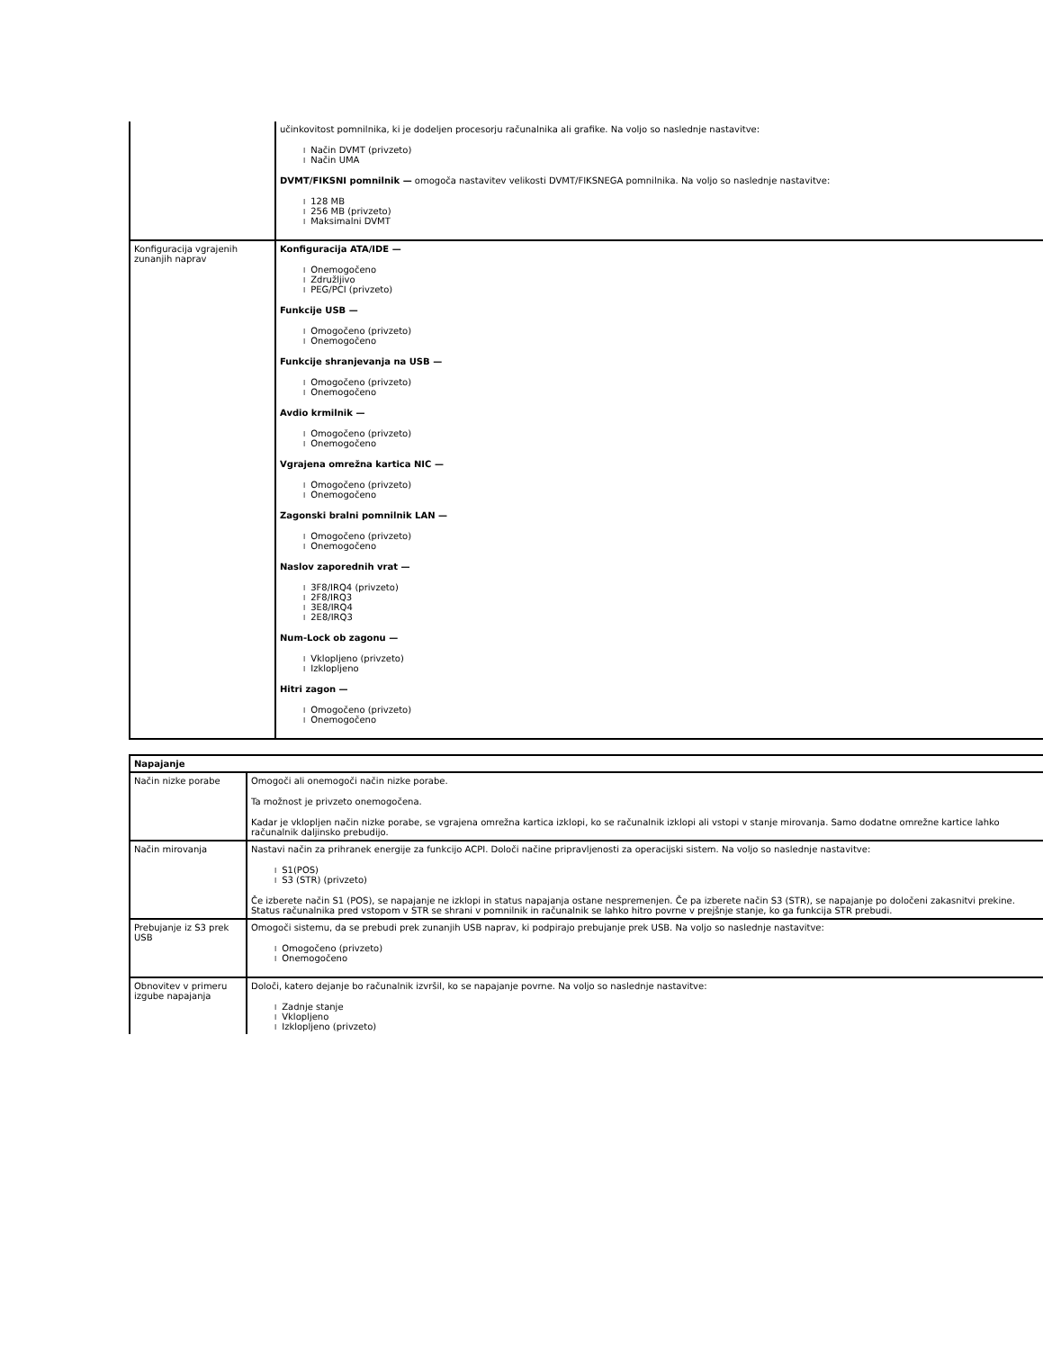| | učinkovitost pomnilnika, ki je dodeljen procesorju računalnika ali grafike. Na voljo so naslednje nastavitve: l Način DVMT (privzeto) l Način UMA DVMT/FIKSNI pomnilnik — omogoča nastavitev velikosti DVMT/FIKSNEGA pomnilnika. Na voljo so naslednje nastavitve: l 128 MB l 256 MB (privzeto) l Maksimalni DVMT |
| Konfiguracija vgrajenih zunanjih naprav | Konfiguracija ATA/IDE — l Onemogočeno l Združljivo l PEG/PCI (privzeto) Funkcije USB — l Omogočeno (privzeto) l Onemogočeno Funkcije shranjevanja na USB — l Omogočeno (privzeto) l Onemogočeno Avdio krmilnik — l Omogočeno (privzeto) l Onemogočeno Vgrajena omrežna kartica NIC — l Omogočeno (privzeto) l Onemogočeno Zagonski bralni pomnilnik LAN — l Omogočeno (privzeto) l Onemogočeno Naslov zaporednih vrat — l 3F8/IRQ4 (privzeto) l 2F8/IRQ3 l 3E8/IRQ4 l 2E8/IRQ3 Num-Lock ob zagonu — l Vklopljeno (privzeto) l Izklopljeno Hitri zagon — l Omogočeno (privzeto) l Onemogočeno |
| Napajanje | |
| --- | --- |
| Način nizke porabe | Omogoči ali onemogoči način nizke porabe. Ta možnost je privzeto onemogočena. Kadar je vklopljen način nizke porabe, se vgrajena omrežna kartica izklopi, ko se računalnik izklopi ali vstopi v stanje mirovanja. Samo dodatne omrežne kartice lahko računalnik daljinsko prebudijo. |
| Način mirovanja | Nastavi način za prihranek energije za funkcijo ACPI. Določi načine pripravljenosti za operacijski sistem. Na voljo so naslednje nastavitve: l S1(POS) l S3 (STR) (privzeto) Če izberete način S1 (POS), se napajanje ne izklopi in status napajanja ostane nespremenjen. Če pa izberete način S3 (STR), se napajanje po določeni zakasnitvi prekine. Status računalnika pred vstopom v STR se shrani v pomnilnik in računalnik se lahko hitro povrne v prejšnje stanje, ko ga funkcija STR prebudi. |
| Prebujanje iz S3 prek USB | Omogoči sistemu, da se prebudi prek zunanjih USB naprav, ki podpirajo prebujanje prek USB. Na voljo so naslednje nastavitve: l Omogočeno (privzeto) l Onemogočeno |
| Obnovitev v primeru izgube napajanja | Določi, katero dejanje bo računalnik izvršil, ko se napajanje povrne. Na voljo so naslednje nastavitve: l Zadnje stanje l Vklopljeno l Izklopljeno (privzeto) |